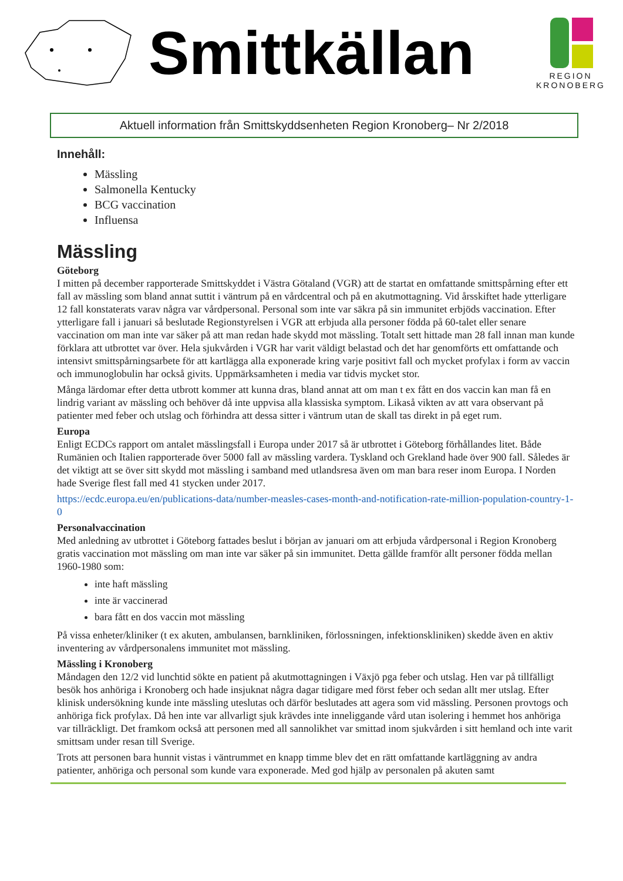Smittkällan
REGION
KRONOBERG
Aktuell information från Smittskyddsenheten Region Kronoberg– Nr 2/2018
Innehåll:
Mässling
Salmonella Kentucky
BCG vaccination
Influensa
Mässling
Göteborg
I mitten på december rapporterade Smittskyddet i Västra Götaland (VGR) att de startat en omfattande smittspårning efter ett fall av mässling som bland annat suttit i väntrum på en vårdcentral och på en akutmottagning. Vid årsskiftet hade ytterligare 12 fall konstaterats varav några var vårdpersonal. Personal som inte var säkra på sin immunitet erbjöds vaccination. Efter ytterligare fall i januari så beslutade Regionstyrelsen i VGR att erbjuda alla personer födda på 60-talet eller senare vaccination om man inte var säker på att man redan hade skydd mot mässling. Totalt sett hittade man 28 fall innan man kunde förklara att utbrottet var över. Hela sjukvården i VGR har varit väldigt belastad och det har genomförts ett omfattande och intensivt smittspårningsarbete för att kartlägga alla exponerade kring varje positivt fall och mycket profylax i form av vaccin och immunoglobulin har också givits. Uppmärksamheten i media var tidvis mycket stor.
Många lärdomar efter detta utbrott kommer att kunna dras, bland annat att om man t ex fått en dos vaccin kan man få en lindrig variant av mässling och behöver då inte uppvisa alla klassiska symptom. Likaså vikten av att vara observant på patienter med feber och utslag och förhindra att dessa sitter i väntrum utan de skall tas direkt in på eget rum.
Europa
Enligt ECDCs rapport om antalet mässlingsfall i Europa under 2017 så är utbrottet i Göteborg förhållandes litet. Både Rumänien och Italien rapporterade över 5000 fall av mässling vardera. Tyskland och Grekland hade över 900 fall. Således är det viktigt att se över sitt skydd mot mässling i samband med utlandsresa även om man bara reser inom Europa. I Norden hade Sverige flest fall med 41 stycken under 2017.
https://ecdc.europa.eu/en/publications-data/number-measles-cases-month-and-notification-rate-million-population-country-1-0
Personalvaccination
Med anledning av utbrottet i Göteborg fattades beslut i början av januari om att erbjuda vårdpersonal i Region Kronoberg gratis vaccination mot mässling om man inte var säker på sin immunitet. Detta gällde framför allt personer födda mellan 1960-1980 som:
inte haft mässling
inte är vaccinerad
bara fått en dos vaccin mot mässling
På vissa enheter/kliniker (t ex akuten, ambulansen, barnkliniken, förlossningen, infektionskliniken) skedde även en aktiv inventering av vårdpersonalens immunitet mot mässling.
Mässling i Kronoberg
Måndagen den 12/2 vid lunchtid sökte en patient på akutmottagningen i Växjö pga feber och utslag. Hen var på tillfälligt besök hos anhöriga i Kronoberg och hade insjuknat några dagar tidigare med först feber och sedan allt mer utslag. Efter klinisk undersökning kunde inte mässling uteslutas och därför beslutades att agera som vid mässling. Personen provtogs och anhöriga fick profylax. Då hen inte var allvarligt sjuk krävdes inte inneliggande vård utan isolering i hemmet hos anhöriga var tillräckligt. Det framkom också att personen med all sannolikhet var smittad inom sjukvården i sitt hemland och inte varit smittsam under resan till Sverige.
Trots att personen bara hunnit vistas i väntrummet en knapp timme blev det en rätt omfattande kartläggning av andra patienter, anhöriga och personal som kunde vara exponerade. Med god hjälp av personalen på akuten samt